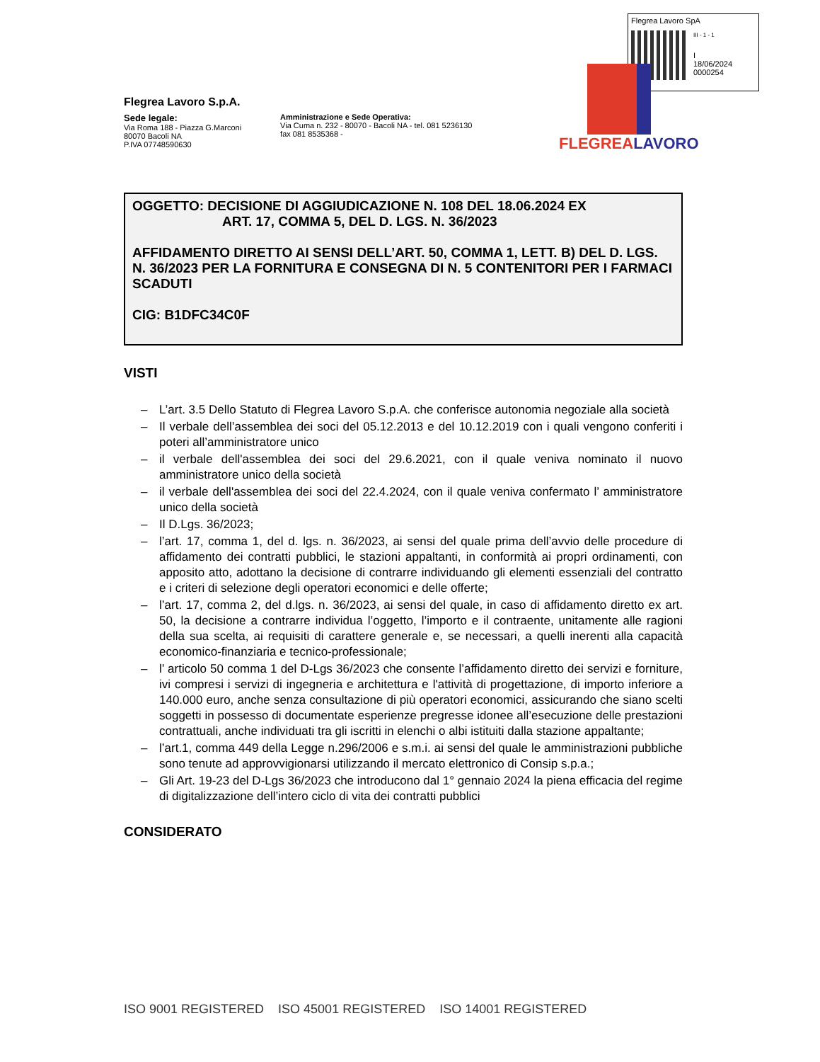Flegrea Lavoro SpA
III - 1 - 1
I
18/06/2024
0000254
Flegrea Lavoro S.p.A.
Sede legale:
Via Roma 188 - Piazza G.Marconi
80070 Bacoli NA
P.IVA 07748590630
Amministrazione e Sede Operativa:
Via Cuma n. 232 - 80070 - Bacoli NA - tel. 081 5236130
fax 081 8535368 -
FLEGREALAVORO
OGGETTO: DECISIONE DI AGGIUDICAZIONE N. 108 DEL 18.06.2024 EX
ART. 17, COMMA 5, DEL D. LGS. N. 36/2023
AFFIDAMENTO DIRETTO AI SENSI DELL’ART. 50, COMMA 1, LETT. B) DEL D. LGS. N. 36/2023 PER LA FORNITURA E CONSEGNA DI N. 5 CONTENITORI PER I FARMACI SCADUTI
CIG: B1DFC34C0F
VISTI
– L’art. 3.5 Dello Statuto di Flegrea Lavoro S.p.A. che conferisce autonomia negoziale alla società
– Il verbale dell’assemblea dei soci del 05.12.2013 e del 10.12.2019 con i quali vengono conferiti i poteri all’amministratore unico
– il verbale dell'assemblea dei soci del 29.6.2021, con il quale veniva nominato il nuovo amministratore unico della società
– il verbale dell'assemblea dei soci del 22.4.2024, con il quale veniva confermato l’ amministratore unico della società
– Il D.Lgs. 36/2023;
– l’art. 17, comma 1, del d. lgs. n. 36/2023, ai sensi del quale prima dell’avvio delle procedure di affidamento dei contratti pubblici, le stazioni appaltanti, in conformità ai propri ordinamenti, con apposito atto, adottano la decisione di contrarre individuando gli elementi essenziali del contratto e i criteri di selezione degli operatori economici e delle offerte;
– l’art. 17, comma 2, del d.lgs. n. 36/2023, ai sensi del quale, in caso di affidamento diretto ex art. 50, la decisione a contrarre individua l’oggetto, l’importo e il contraente, unitamente alle ragioni della sua scelta, ai requisiti di carattere generale e, se necessari, a quelli inerenti alla capacità economico-finanziaria e tecnico-professionale;
– l’ articolo 50 comma 1 del D-Lgs 36/2023 che consente l’affidamento diretto dei servizi e forniture, ivi compresi i servizi di ingegneria e architettura e l'attività di progettazione, di importo inferiore a 140.000 euro, anche senza consultazione di più operatori economici, assicurando che siano scelti soggetti in possesso di documentate esperienze pregresse idonee all’esecuzione delle prestazioni contrattuali, anche individuati tra gli iscritti in elenchi o albi istituiti dalla stazione appaltante;
– l’art.1, comma 449 della Legge n.296/2006 e s.m.i. ai sensi del quale le amministrazioni pubbliche sono tenute ad approvvigionarsi utilizzando il mercato elettronico di Consip s.p.a.;
– Gli Art. 19-23 del D-Lgs 36/2023 che introducono dal 1° gennaio 2024 la piena efficacia del regime di digitalizzazione dell’intero ciclo di vita dei contratti pubblici
CONSIDERATO
ISO 9001 REGISTERED ISO 45001 REGISTERED ISO 14001 REGISTERED